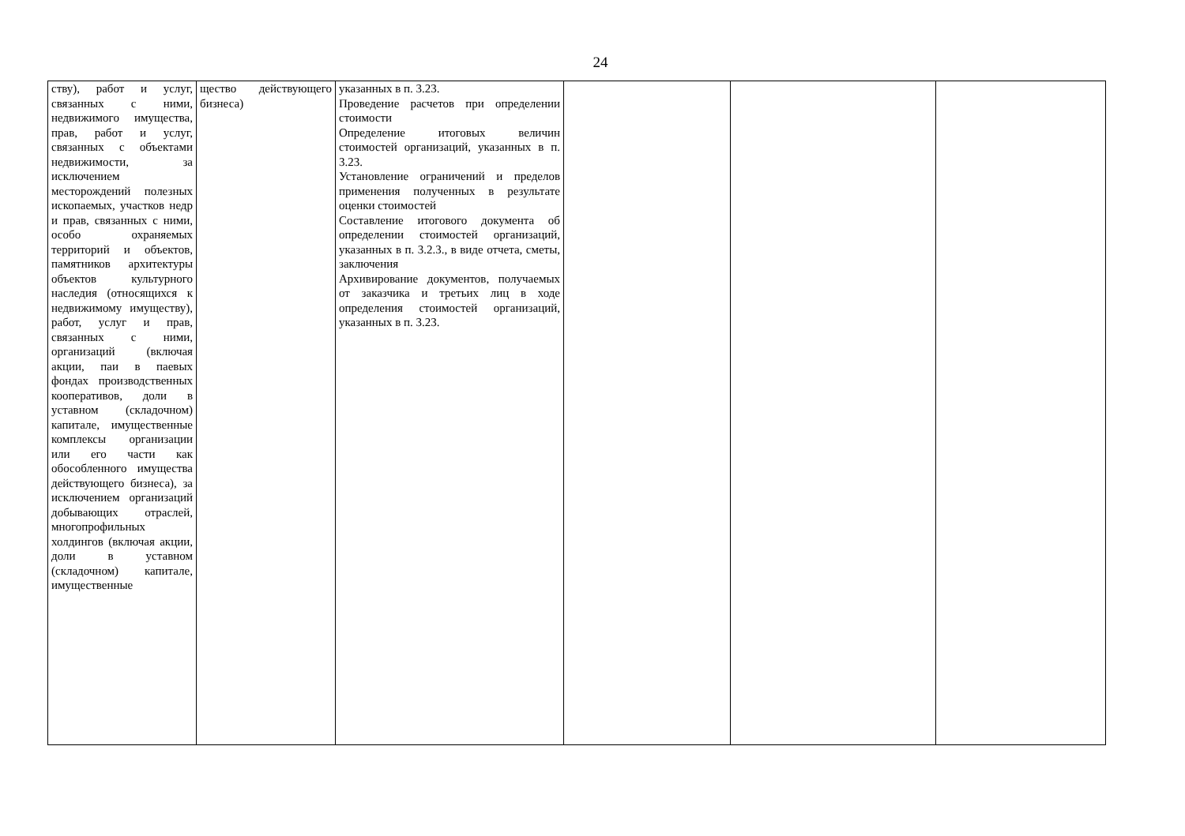24
| ству), работ и услуг, связанных с ними, недвижимого имущества, прав, работ и услуг, связанных с объектами недвижимости, за исключением месторождений полезных ископаемых, участков недр и прав, связанных с ними, особо охраняемых территорий и объектов, памятников архитектуры объектов культурного наследия (относящихся к недвижимому имуществу), работ, услуг и прав, связанных с ними, организаций (включая акции, паи в паевых фондах производственных кооперативов, доли в уставном (складочном) капитале, имущественные комплексы организации или его части как обособленного имущества действующего бизнеса), за исключением организаций добывающих отраслей, многопрофильных холдингов (включая акции, доли в уставном (складочном) капитале, имущественные | щество действующего бизнеса) | указанных в п. 3.23. Проведение расчетов при определении стоимости Определение итоговых величин стоимостей организаций, указанных в п. 3.23. Установление ограничений и пределов применения полученных в результате оценки стоимостей Составление итогового документа об определении стоимостей организаций, указанных в п. 3.2.3., в виде отчета, сметы, заключения Архивирование документов, получаемых от заказчика и третьих лиц в ходе определения стоимостей организаций, указанных в п. 3.23. | | | |